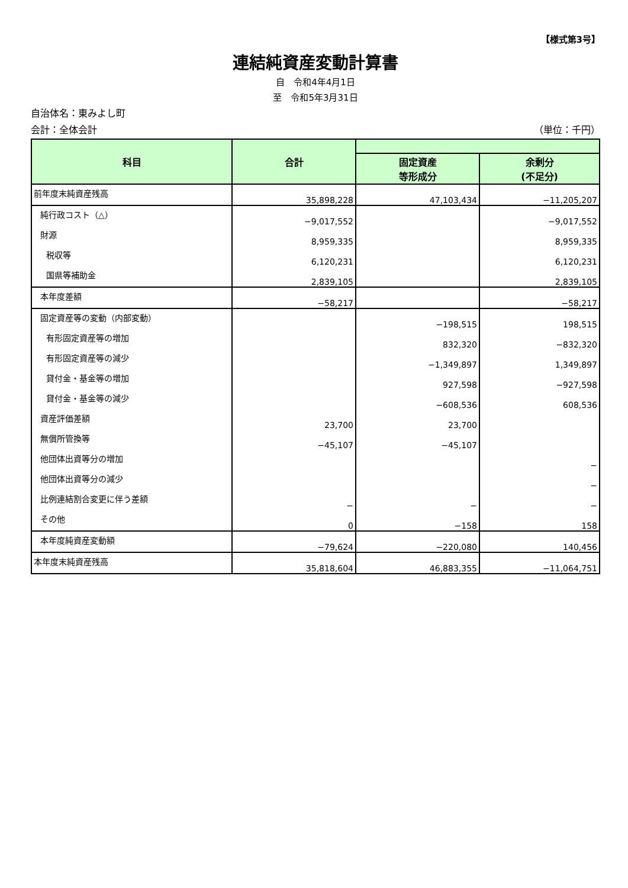【様式第3号】
連結純資産変動計算書
自　令和4年4月1日
至　令和5年3月31日
自治体名：東みよし町
会計：全体会計 （単位：千円）
| 科目 | 合計 | | |
| --- | --- | --- | --- |
| | | 固定資産 等形成分 | 余剰分 (不足分) |
| 前年度末純資産残高 | 35,898,228 | 47,103,434 | −11,205,207 |
| 純行政コスト（△） | −9,017,552 | | −9,017,552 |
| 財源 | 8,959,335 | | 8,959,335 |
| 税収等 | 6,120,231 | | 6,120,231 |
| 国県等補助金 | 2,839,105 | | 2,839,105 |
| 本年度差額 | −58,217 | | −58,217 |
| 固定資産等の変動（内部変動） | | −198,515 | 198,515 |
| 有形固定資産等の増加 | | 832,320 | −832,320 |
| 有形固定資産等の減少 | | −1,349,897 | 1,349,897 |
| 貸付金・基金等の増加 | | 927,598 | −927,598 |
| 貸付金・基金等の減少 | | −608,536 | 608,536 |
| 資産評価差額 | 23,700 | 23,700 | |
| 無償所管換等 | −45,107 | −45,107 | |
| 他団体出資等分の増加 | | | − |
| 他団体出資等分の減少 | | | − |
| 比例連結割合変更に伴う差額 | − | − | − |
| その他 | 0 | −158 | 158 |
| 本年度純資産変動額 | −79,624 | −220,080 | 140,456 |
| 本年度末純資産残高 | 35,818,604 | 46,883,355 | −11,064,751 |